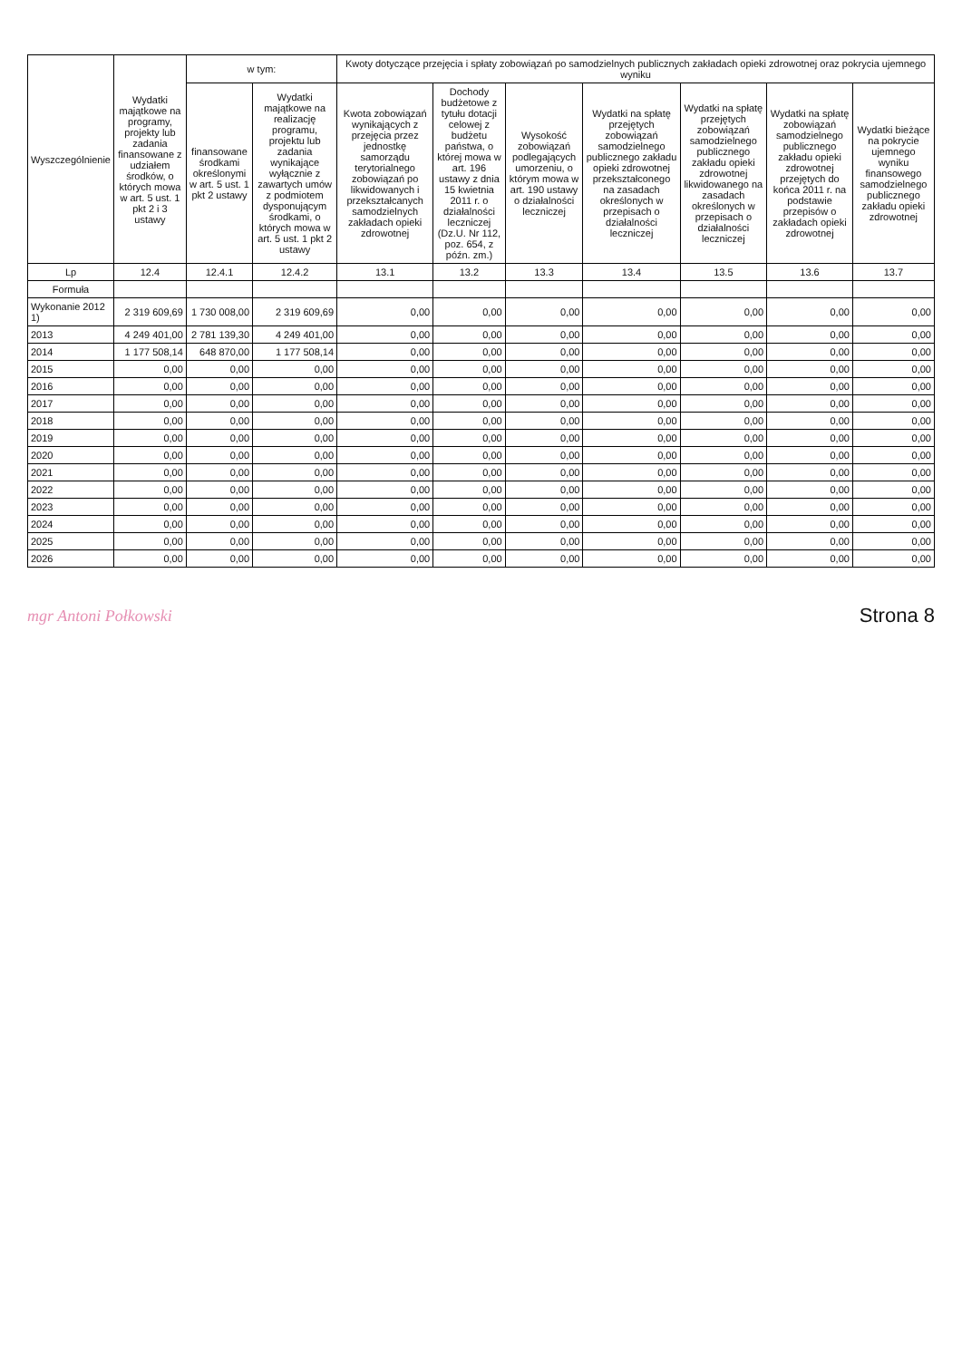| Wyszczególnienie | Wydatki majątkowe na programy, projekty lub zadania finansowane z udziałem środków, o których mowa w art. 5 ust. 1 pkt 2 i 3 ustawy | w tym: | | Kwoty dotyczące przejęcia i spłaty zobowiązań po samodzielnych publicznych zakładach opieki zdrowotnej oraz pokrycia ujemnego wyniku | | | | | | |
| --- | --- | --- | --- | --- | --- | --- | --- | --- | --- | --- |
| | | finansowane środkami określonymi w art. 5 ust. 1 pkt 2 ustawy | Wydatki majątkowe na realizację programu, projektu lub zadania wynikające wyłącznie z zawartych umów z podmiotem dysponującym środkami, o których mowa w art. 5 ust. 1 pkt 2 ustawy | Kwota zobowiązań wynikających z przejęcia przez jednostkę samorządu terytorialnego zobowiązań po likwidowanych i przekształcanych samodzielnych zakładach opieki zdrowotnej | Dochody budżetowe z tytułu dotacji celowej z budżetu państwa, o której mowa w art. 196 ustawy z dnia 15 kwietnia 2011 r. o działalności leczniczej (Dz.U. Nr 112, poz. 654, z późn. zm.) | Wysokość zobowiązań podlegających umorzeniu, o którym mowa w art. 190 ustawy o działalności leczniczej | Wydatki na spłatę przejętych zobowiązań samodzielnego publicznego zakładu opieki zdrowotnej przekształconego na zasadach określonych w przepisach o działalności leczniczej | Wydatki na spłatę przejętych zobowiązań samodzielnego publicznego zakładu opieki zdrowotnej likwidowanego na zasadach określonych w przepisach o działalności leczniczej | Wydatki na spłatę zobowiązań samodzielnego publicznego zakładu opieki zdrowotnej przejętych do końca 2011 r. na podstawie przepisów o zakładach opieki zdrowotnej | Wydatki bieżące na pokrycie ujemnego wyniku finansowego samodzielnego publicznego zakładu opieki zdrowotnej |
| Lp | 12.4 | 12.4.1 | 12.4.2 | 13.1 | 13.2 | 13.3 | 13.4 | 13.5 | 13.6 | 13.7 |
| Formuła | | | | | | | | | | |
| Wykonanie 2012 1) | 2 319 609,69 | 1 730 008,00 | 2 319 609,69 | 0,00 | 0,00 | 0,00 | 0,00 | 0,00 | 0,00 | 0,00 |
| 2013 | 4 249 401,00 | 2 781 139,30 | 4 249 401,00 | 0,00 | 0,00 | 0,00 | 0,00 | 0,00 | 0,00 | 0,00 |
| 2014 | 1 177 508,14 | 648 870,00 | 1 177 508,14 | 0,00 | 0,00 | 0,00 | 0,00 | 0,00 | 0,00 | 0,00 |
| 2015 | 0,00 | 0,00 | 0,00 | 0,00 | 0,00 | 0,00 | 0,00 | 0,00 | 0,00 | 0,00 |
| 2016 | 0,00 | 0,00 | 0,00 | 0,00 | 0,00 | 0,00 | 0,00 | 0,00 | 0,00 | 0,00 |
| 2017 | 0,00 | 0,00 | 0,00 | 0,00 | 0,00 | 0,00 | 0,00 | 0,00 | 0,00 | 0,00 |
| 2018 | 0,00 | 0,00 | 0,00 | 0,00 | 0,00 | 0,00 | 0,00 | 0,00 | 0,00 | 0,00 |
| 2019 | 0,00 | 0,00 | 0,00 | 0,00 | 0,00 | 0,00 | 0,00 | 0,00 | 0,00 | 0,00 |
| 2020 | 0,00 | 0,00 | 0,00 | 0,00 | 0,00 | 0,00 | 0,00 | 0,00 | 0,00 | 0,00 |
| 2021 | 0,00 | 0,00 | 0,00 | 0,00 | 0,00 | 0,00 | 0,00 | 0,00 | 0,00 | 0,00 |
| 2022 | 0,00 | 0,00 | 0,00 | 0,00 | 0,00 | 0,00 | 0,00 | 0,00 | 0,00 | 0,00 |
| 2023 | 0,00 | 0,00 | 0,00 | 0,00 | 0,00 | 0,00 | 0,00 | 0,00 | 0,00 | 0,00 |
| 2024 | 0,00 | 0,00 | 0,00 | 0,00 | 0,00 | 0,00 | 0,00 | 0,00 | 0,00 | 0,00 |
| 2025 | 0,00 | 0,00 | 0,00 | 0,00 | 0,00 | 0,00 | 0,00 | 0,00 | 0,00 | 0,00 |
| 2026 | 0,00 | 0,00 | 0,00 | 0,00 | 0,00 | 0,00 | 0,00 | 0,00 | 0,00 | 0,00 |
mgr Antoni Połkowski
Strona 8